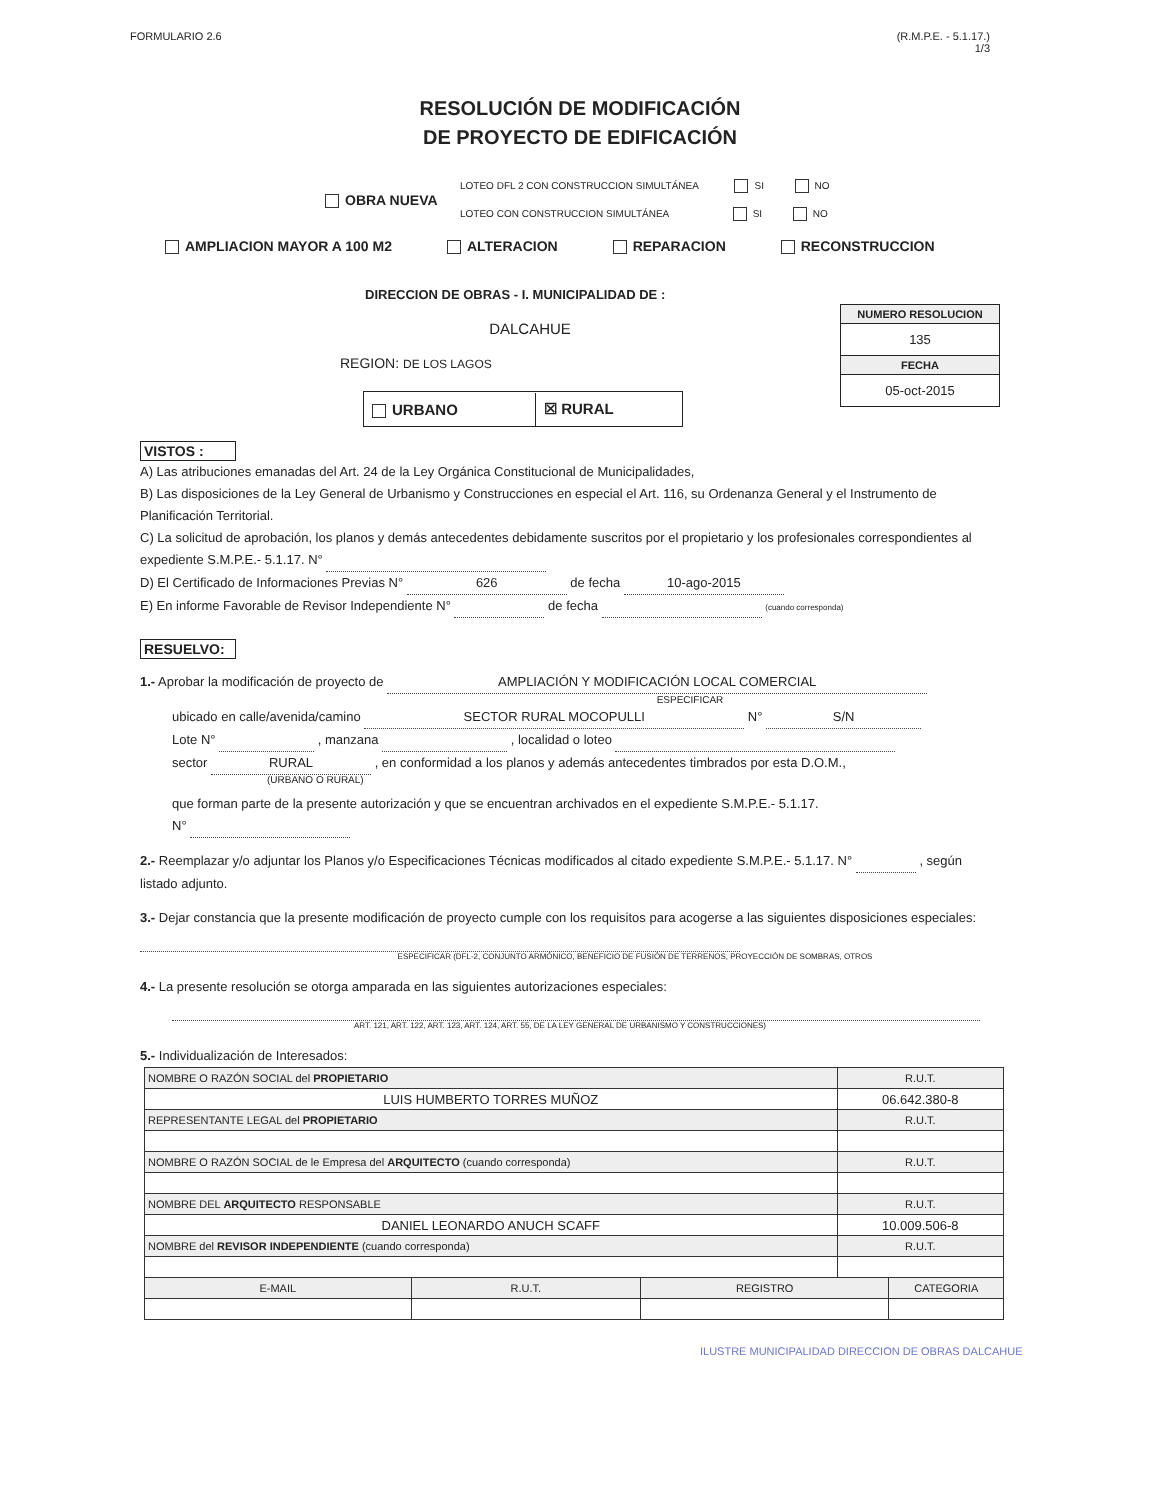FORMULARIO 2.6 (R.M.P.E. - 5.1.17.)
1/3
RESOLUCIÓN DE MODIFICACIÓN
DE PROYECTO DE EDIFICACIÓN
OBRA NUEVA
LOTEO DFL 2 CON CONSTRUCCION SIMULTÁNEA SI NO
LOTEO CON CONSTRUCCION SIMULTÁNEA SI NO
AMPLIACION MAYOR A 100 M2 ALTERACION REPARACION RECONSTRUCCION
DIRECCION DE OBRAS - I. MUNICIPALIDAD DE :
DALCAHUE
REGION: DE LOS LAGOS
URBANO ☒ RURAL
NUMERO RESOLUCION
135
FECHA
05-oct-2015
VISTOS :
A) Las atribuciones emanadas del Art. 24 de la Ley Orgánica Constitucional de Municipalidades,
B) Las disposiciones de la Ley General de Urbanismo y Construcciones en especial el Art. 116, su Ordenanza General y el Instrumento de Planificación Territorial.
C) La solicitud de aprobación, los planos y demás antecedentes debidamente suscritos por el propietario y los profesionales correspondientes al expediente S.M.P.E.- 5.1.17. N°
D) El Certificado de Informaciones Previas N° 626 de fecha 10-ago-2015
E) En informe Favorable de Revisor Independiente N° de fecha (cuando corresponda)
RESUELVO:
1.- Aprobar la modificación de proyecto de AMPLIACIÓN Y MODIFICACIÓN LOCAL COMERCIAL
ESPECIFICAR
ubicado en calle/avenida/camino SECTOR RURAL MOCOPULLI N° S/N
Lote N° , manzana , localidad o loteo
sector RURAL , en conformidad a los planos y además antecedentes timbrados por esta D.O.M.,
(URBANO O RURAL)
que forman parte de la presente autorización y que se encuentran archivados en el expediente S.M.P.E.- 5.1.17.
N°
2.- Reemplazar y/o adjuntar los Planos y/o Especificaciones Técnicas modificados al citado expediente S.M.P.E.- 5.1.17. N° , según listado adjunto.
3.- Dejar constancia que la presente modificación de proyecto cumple con los requisitos para acogerse a las siguientes disposiciones especiales:
ESPECIFICAR (DFL-2, CONJUNTO ARMÓNICO, BENEFICIO DE FUSIÓN DE TERRENOS, PROYECCIÓN DE SOMBRAS, OTROS
4.- La presente resolución se otorga amparada en las siguientes autorizaciones especiales:
ART. 121, ART. 122, ART. 123, ART. 124, ART. 55, DE LA LEY GENERAL DE URBANISMO Y CONSTRUCCIONES)
5.- Individualización de Interesados:
| NOMBRE O RAZÓN SOCIAL del PROPIETARIO | | | R.U.T. | |
| LUIS HUMBERTO TORRES MUÑOZ | | | 06.642.380-8 | |
| REPRESENTANTE LEGAL del PROPIETARIO | | | R.U.T. | |
| NOMBRE O RAZÓN SOCIAL de le Empresa del ARQUITECTO (cuando corresponda) | | | R.U.T. | |
| NOMBRE DEL ARQUITECTO RESPONSABLE | | | R.U.T. | |
| DANIEL LEONARDO ANUCH SCAFF | | | 10.009.506-8 | |
| NOMBRE del REVISOR INDEPENDIENTE (cuando corresponda) | | | R.U.T. | |
| E-MAIL | R.U.T. | REGISTRO | | CATEGORIA |
ILUSTRE MUNICIPALIDAD DIRECCION DE OBRAS DALCAHUE